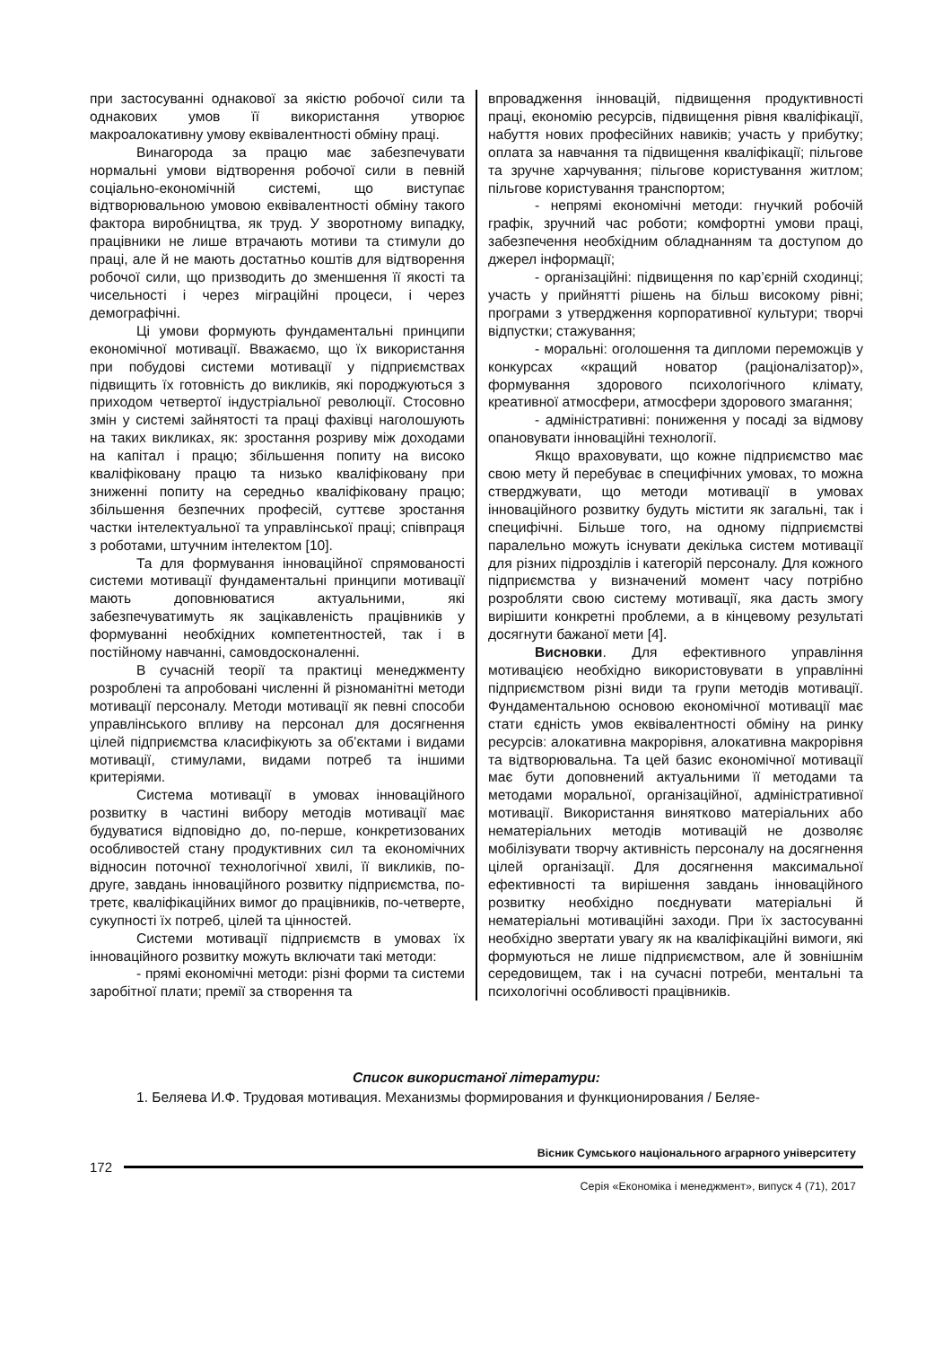при застосуванні однакової за якістю робочої сили та однакових умов її використання утворює макроалокативну умову еквівалентності обміну праці.
Винагорода за працю має забезпечувати нормальні умови відтворення робочої сили в певній соціально-економічній системі, що виступає відтворювальною умовою еквівалентності обміну такого фактора виробництва, як труд. У зворотному випадку, працівники не лише втрачають мотиви та стимули до праці, але й не мають достатньо коштів для відтворення робочої сили, що призводить до зменшення її якості та чисельності і через міграційні процеси, і через демографічні.
Ці умови формують фундаментальні принципи економічної мотивації. Вважаємо, що їх використання при побудові системи мотивації у підприємствах підвищить їх готовність до викликів, які породжуються з приходом четвертої індустріальної революції. Стосовно змін у системі зайнятості та праці фахівці наголошують на таких викликах, як: зростання розриву між доходами на капітал і працю; збільшення попиту на високо кваліфіковану працю та низько кваліфіковану при зниженні попиту на середньо кваліфіковану працю; збільшення безпечних професій, суттєве зростання частки інтелектуальної та управлінської праці; співпраця з роботами, штучним інтелектом [10].
Та для формування інноваційної спрямованості системи мотивації фундаментальні принципи мотивації мають доповнюватися актуальними, які забезпечуватимуть як зацікавленість працівників у формуванні необхідних компетентностей, так і в постійному навчанні, самовдосконаленні.
В сучасній теорії та практиці менеджменту розроблені та апробовані численні й різноманітні методи мотивації персоналу. Методи мотивації як певні способи управлінського впливу на персонал для досягнення цілей підприємства класифікують за об’єктами і видами мотивації, стимулами, видами потреб та іншими критеріями.
Система мотивації в умовах інноваційного розвитку в частині вибору методів мотивації має будуватися відповідно до, по-перше, конкретизованих особливостей стану продуктивних сил та економічних відносин поточної технологічної хвилі, її викликів, по-друге, завдань інноваційного розвитку підприємства, по-третє, кваліфікаційних вимог до працівників, по-четверте, сукупності їх потреб, цілей та цінностей.
Системи мотивації підприємств в умовах їх інноваційного розвитку можуть включати такі методи:
- прямі економічні методи: різні форми та системи заробітної плати; премії за створення та
впровадження інновацій, підвищення продуктивності праці, економію ресурсів, підвищення рівня кваліфікації, набуття нових професійних навиків; участь у прибутку; оплата за навчання та підвищення кваліфікації; пільгове та зручне харчування; пільгове користування житлом; пільгове користування транспортом;
- непрямі економічні методи: гнучкий робочій графік, зручний час роботи; комфортні умови праці, забезпечення необхідним обладнанням та доступом до джерел інформації;
- організаційні: підвищення по кар’єрній сходинці; участь у прийнятті рішень на більш високому рівні; програми з утвердження корпоративної культури; творчі відпустки; стажування;
- моральні: оголошення та дипломи переможців у конкурсах «кращий новатор (раціоналізатор)», формування здорового психологічного клімату, креативної атмосфери, атмосфери здорового змагання;
- адміністративні: пониження у посаді за відмову опановувати інноваційні технології.
Якщо враховувати, що кожне підприємство має свою мету й перебуває в специфічних умовах, то можна стверджувати, що методи мотивації в умовах інноваційного розвитку будуть містити як загальні, так і специфічні. Більше того, на одному підприємстві паралельно можуть існувати декілька систем мотивації для різних підрозділів і категорій персоналу. Для кожного підприємства у визначений момент часу потрібно розробляти свою систему мотивації, яка дасть змогу вирішити конкретні проблеми, а в кінцевому результаті досягнути бажаної мети [4].
Висновки. Для ефективного управління мотивацією необхідно використовувати в управлінні підприємством різні види та групи методів мотивації. Фундаментальною основою економічної мотивації має стати єдність умов еквівалентності обміну на ринку ресурсів: алокативна макрорівня, алокативна макрорівня та відтворювальна. Та цей базис економічної мотивації має бути доповнений актуальними її методами та методами моральної, організаційної, адміністративної мотивації. Використання винятково матеріальних або нематеріальних методів мотивацій не дозволяє мобілізувати творчу активність персоналу на досягнення цілей організації. Для досягнення максимальної ефективності та вирішення завдань інноваційного розвитку необхідно поєднувати матеріальні й нематеріальні мотиваційні заходи. При їх застосуванні необхідно звертати увагу як на кваліфікаційні вимоги, які формуються не лише підприємством, але й зовнішнім середовищем, так і на сучасні потреби, ментальні та психологічні особливості працівників.
Список використаної літератури:
1. Беляева И.Ф. Трудовая мотивация. Механизмы формирования и функционирования / Беляе-
Вісник Сумського національного аграрного університету
172
Серія «Економіка і менеджмент», випуск 4 (71), 2017